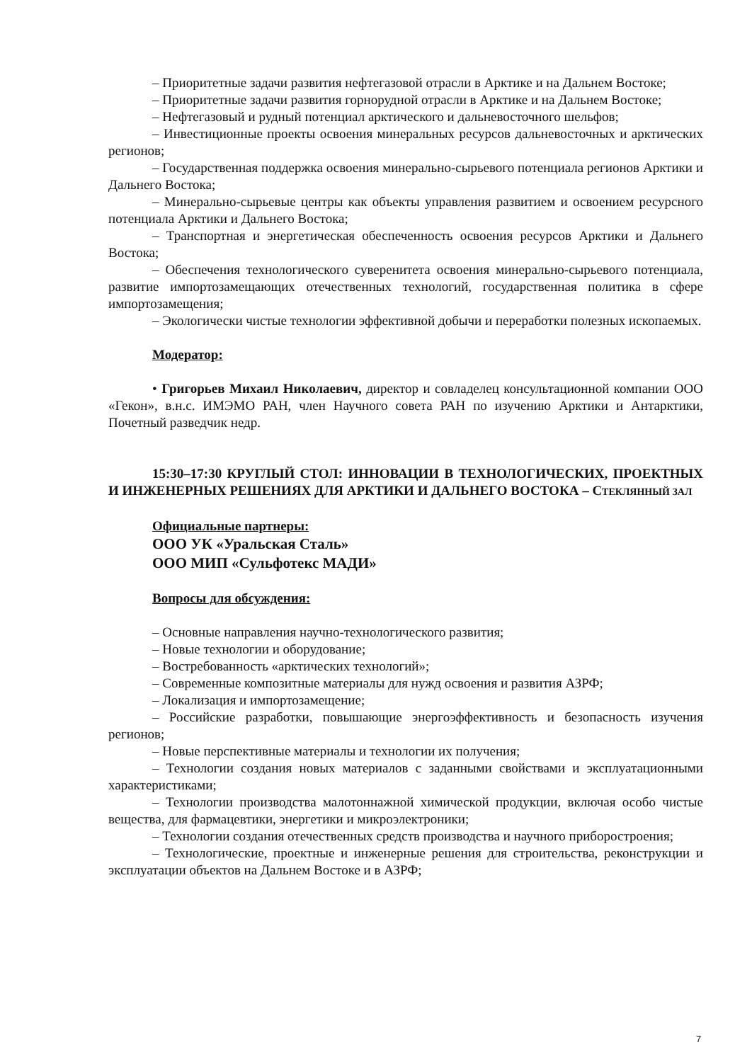– Приоритетные задачи развития нефтегазовой отрасли в Арктике и на Дальнем Востоке;
– Приоритетные задачи развития горнорудной отрасли в Арктике и на Дальнем Востоке;
– Нефтегазовый и рудный потенциал арктического и дальневосточного шельфов;
– Инвестиционные проекты освоения минеральных ресурсов дальневосточных и арктических регионов;
– Государственная поддержка освоения минерально-сырьевого потенциала регионов Арктики и Дальнего Востока;
– Минерально-сырьевые центры как объекты управления развитием и освоением ресурсного потенциала Арктики и Дальнего Востока;
– Транспортная и энергетическая обеспеченность освоения ресурсов Арктики и Дальнего Востока;
– Обеспечения технологического суверенитета освоения минерально-сырьевого потенциала, развитие импортозамещающих отечественных технологий, государственная политика в сфере импортозамещения;
– Экологически чистые технологии эффективной добычи и переработки полезных ископаемых.
Модератор:
• Григорьев Михаил Николаевич, директор и совладелец консультационной компании ООО «Гекон», в.н.с. ИМЭМО РАН, член Научного совета РАН по изучению Арктики и Антарктики, Почетный разведчик недр.
15:30–17:30 КРУГЛЫЙ СТОЛ: ИННОВАЦИИ В ТЕХНОЛОГИЧЕСКИХ, ПРОЕКТНЫХ И ИНЖЕНЕРНЫХ РЕШЕНИЯХ ДЛЯ АРКТИКИ И ДАЛЬНЕГО ВОСТОКА – СТЕКЛЯННЫЙ ЗАЛ
Официальные партнеры:
ООО УК «Уральская Сталь»
ООО МИП «Сульфотекс МАДИ»
Вопросы для обсуждения:
– Основные направления научно-технологического развития;
– Новые технологии и оборудование;
– Востребованность «арктических технологий»;
– Современные композитные материалы для нужд освоения и развития АЗРФ;
– Локализация и импортозамещение;
– Российские разработки, повышающие энергоэффективность и безопасность изучения регионов;
– Новые перспективные материалы и технологии их получения;
– Технологии создания новых материалов с заданными свойствами и эксплуатационными характеристиками;
– Технологии производства малотоннажной химической продукции, включая особо чистые вещества, для фармацевтики, энергетики и микроэлектроники;
– Технологии создания отечественных средств производства и научного приборостроения;
– Технологические, проектные и инженерные решения для строительства, реконструкции и эксплуатации объектов на Дальнем Востоке и в АЗРФ;
7